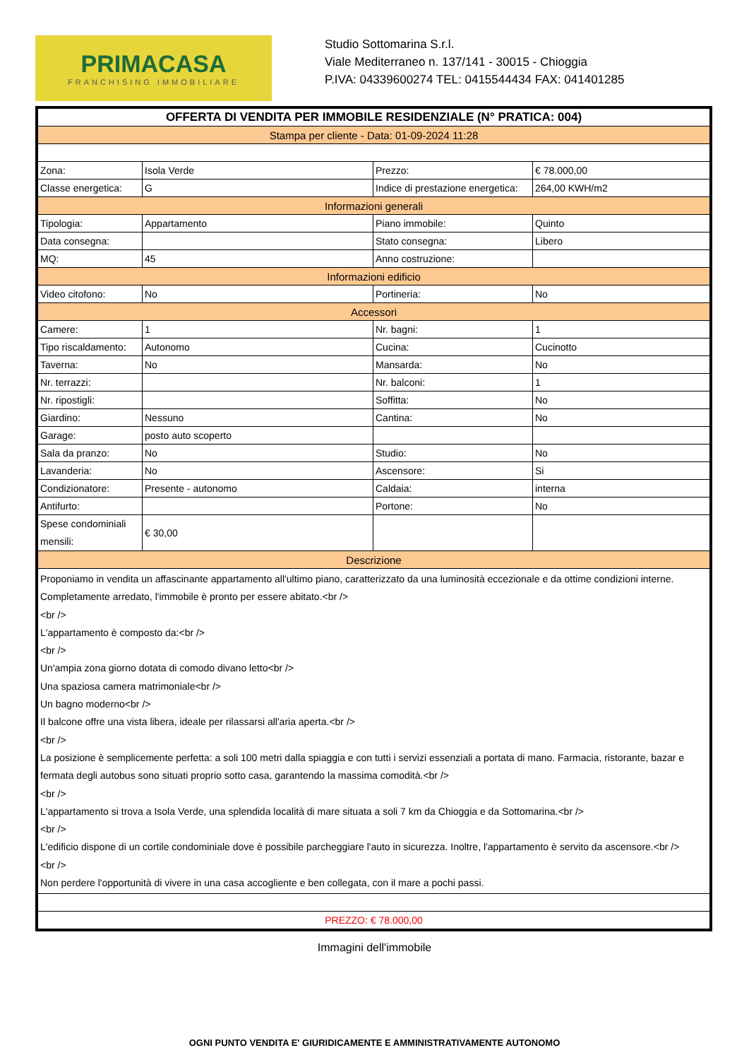PRIMACASA
FRANCHISING IMMOBILIARE
Studio Sottomarina S.r.l.
Viale Mediterraneo n. 137/141 - 30015 - Chioggia
P.IVA: 04339600274 TEL: 0415544434 FAX: 041401285
| OFFERTA DI VENDITA PER IMMOBILE RESIDENZIALE (N° PRATICA: 004) | | | |
| Stampa per cliente - Data: 01-09-2024 11:28 | | | |
| Zona: | Isola Verde | Prezzo: | € 78.000,00 |
| Classe energetica: | G | Indice di prestazione energetica: | 264,00 KWH/m2 |
| Informazioni generali | | | |
| Tipologia: | Appartamento | Piano immobile: | Quinto |
| Data consegna: | | Stato consegna: | Libero |
| MQ: | 45 | Anno costruzione: | |
| Informazioni edificio | | | |
| Video citofono: | No | Portineria: | No |
| Accessori | | | |
| Camere: | 1 | Nr. bagni: | 1 |
| Tipo riscaldamento: | Autonomo | Cucina: | Cucinotto |
| Taverna: | No | Mansarda: | No |
| Nr. terrazzi: | | Nr. balconi: | 1 |
| Nr. ripostigli: | | Soffitta: | No |
| Giardino: | Nessuno | Cantina: | No |
| Garage: | posto auto scoperto | | |
| Sala da pranzo: | No | Studio: | No |
| Lavanderia: | No | Ascensore: | Si |
| Condizionatore: | Presente - autonomo | Caldaia: | interna |
| Antifurto: | | Portone: | No |
| Spese condominiali mensili: | € 30,00 | | |
| Descrizione | | | |
| Proponiamo in vendita un affascinante appartamento all'ultimo piano, caratterizzato da una luminosità eccezionale e da ottime condizioni interne. Completamente arredato, l'immobile è pronto per essere abitato.<br /> <br /> L'appartamento è composto da:<br /> <br /> Un'ampia zona giorno dotata di comodo divano letto<br /> Una spaziosa camera matrimoniale<br /> Un bagno moderno<br /> Il balcone offre una vista libera, ideale per rilassarsi all'aria aperta.<br /> <br /> La posizione è semplicemente perfetta: a soli 100 metri dalla spiaggia e con tutti i servizi essenziali a portata di mano. Farmacia, ristorante, bazar e fermata degli autobus sono situati proprio sotto casa, garantendo la massima comodità.<br /> <br /> L'appartamento si trova a Isola Verde, una splendida località di mare situata a soli 7 km da Chioggia e da Sottomarina.<br /> <br /> L'edificio dispone di un cortile condominiale dove è possibile parcheggiare l'auto in sicurezza. Inoltre, l'appartamento è servito da ascensore.<br /> <br /> Non perdere l'opportunità di vivere in una casa accogliente e ben collegata, con il mare a pochi passi. | | | |
| PREZZO: € 78.000,00 | | | |
Immagini dell'immobile
OGNI PUNTO VENDITA E' GIURIDICAMENTE E AMMINISTRATIVAMENTE AUTONOMO